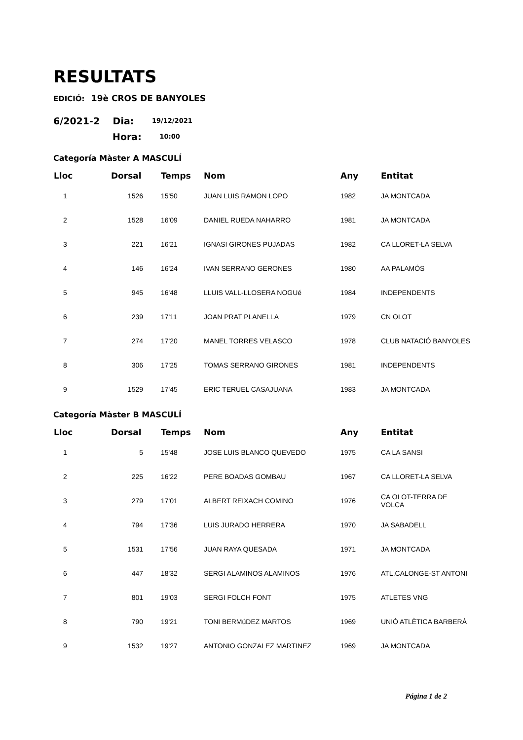RESULTATS
EDICIÓ: 19è CROS DE BANYOLES
6/2021-2 Dia: 19/12/2021
Hora: 10:00
Categoría Màster A MASCULÍ
| Lloc | Dorsal | Temps | Nom | Any | Entitat |
| --- | --- | --- | --- | --- | --- |
| 1 | 1526 | 15'50 | JUAN LUIS RAMON LOPO | 1982 | JA MONTCADA |
| 2 | 1528 | 16'09 | DANIEL RUEDA NAHARRO | 1981 | JA MONTCADA |
| 3 | 221 | 16'21 | IGNASI GIRONES PUJADAS | 1982 | CA LLORET-LA SELVA |
| 4 | 146 | 16'24 | IVAN SERRANO GERONES | 1980 | AA PALAMÓS |
| 5 | 945 | 16'48 | LLUIS VALL-LLOSERA NOGUé | 1984 | INDEPENDENTS |
| 6 | 239 | 17'11 | JOAN PRAT PLANELLA | 1979 | CN OLOT |
| 7 | 274 | 17'20 | MANEL TORRES VELASCO | 1978 | CLUB NATACIÓ BANYOLES |
| 8 | 306 | 17'25 | TOMAS SERRANO GIRONES | 1981 | INDEPENDENTS |
| 9 | 1529 | 17'45 | ERIC TERUEL CASAJUANA | 1983 | JA MONTCADA |
Categoría Màster B MASCULÍ
| Lloc | Dorsal | Temps | Nom | Any | Entitat |
| --- | --- | --- | --- | --- | --- |
| 1 | 5 | 15'48 | JOSE LUIS BLANCO QUEVEDO | 1975 | CA LA SANSI |
| 2 | 225 | 16'22 | PERE BOADAS GOMBAU | 1967 | CA LLORET-LA SELVA |
| 3 | 279 | 17'01 | ALBERT REIXACH COMINO | 1976 | CA OLOT-TERRA DE VOLCA |
| 4 | 794 | 17'36 | LUIS JURADO HERRERA | 1970 | JA SABADELL |
| 5 | 1531 | 17'56 | JUAN RAYA QUESADA | 1971 | JA MONTCADA |
| 6 | 447 | 18'32 | SERGI ALAMINOS ALAMINOS | 1976 | ATL.CALONGE-ST ANTONI |
| 7 | 801 | 19'03 | SERGI FOLCH FONT | 1975 | ATLETES VNG |
| 8 | 790 | 19'21 | TONI BERMúDEZ MARTOS | 1969 | UNIÓ ATLÈTICA BARBERÀ |
| 9 | 1532 | 19'27 | ANTONIO GONZALEZ MARTINEZ | 1969 | JA MONTCADA |
Página 1 de 2